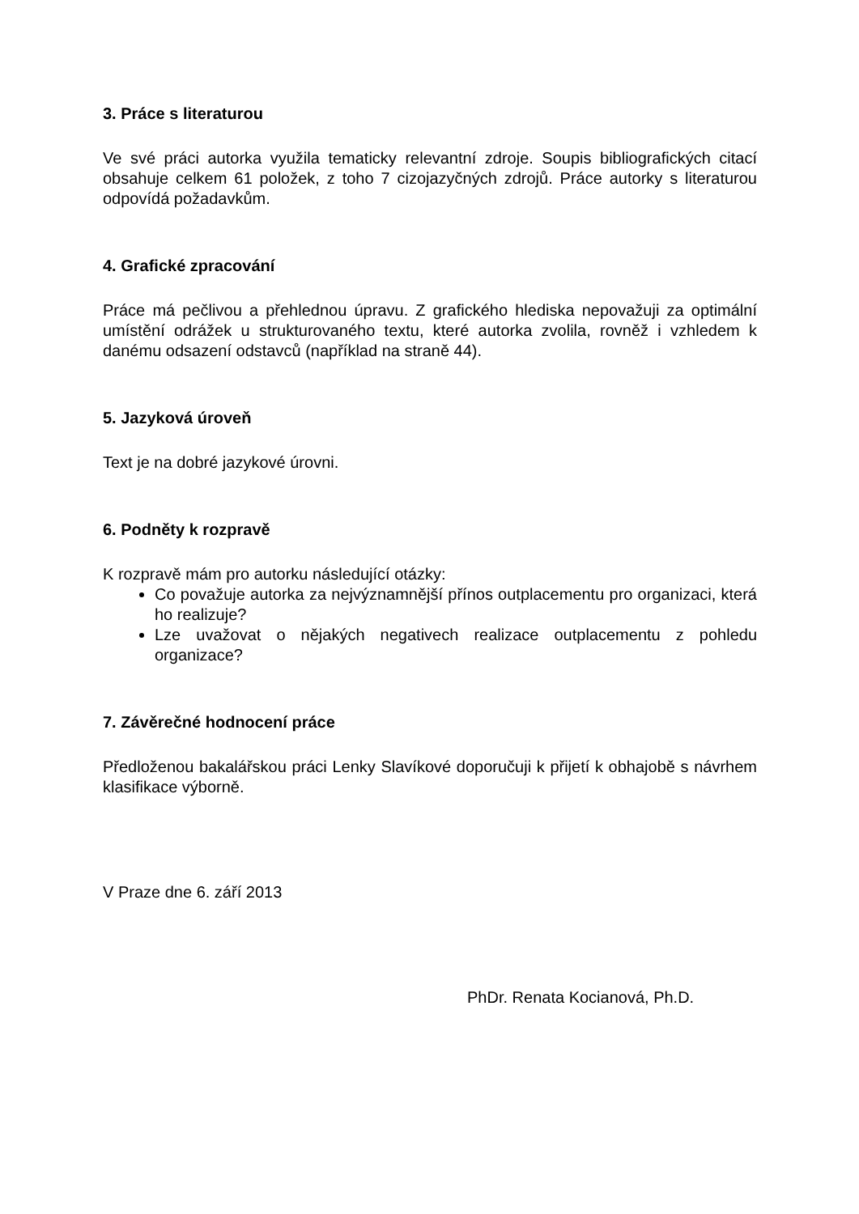3. Práce s literaturou
Ve své práci autorka využila tematicky relevantní zdroje. Soupis bibliografických citací obsahuje celkem 61 položek, z toho 7 cizojazyčných zdrojů. Práce autorky s literaturou odpovídá požadavkům.
4. Grafické zpracování
Práce má pečlivou a přehlednou úpravu. Z grafického hlediska nepovažuji za optimální umístění odrážek u strukturovaného textu, které autorka zvolila, rovněž i vzhledem k danému odsazení odstavců (například na straně 44).
5. Jazyková úroveň
Text je na dobré jazykové úrovni.
6. Podněty k rozpravě
K rozpravě mám pro autorku následující otázky:
Co považuje autorka za nejvýznamnější přínos outplacementu pro organizaci, která ho realizuje?
Lze uvažovat o nějakých negativech realizace outplacementu z pohledu organizace?
7. Závěrečné hodnocení práce
Předloženou bakalářskou práci Lenky Slavíkové doporučuji k přijetí k obhajobě s návrhem klasifikace výborně.
V Praze dne 6. září 2013
PhDr. Renata Kocianová, Ph.D.